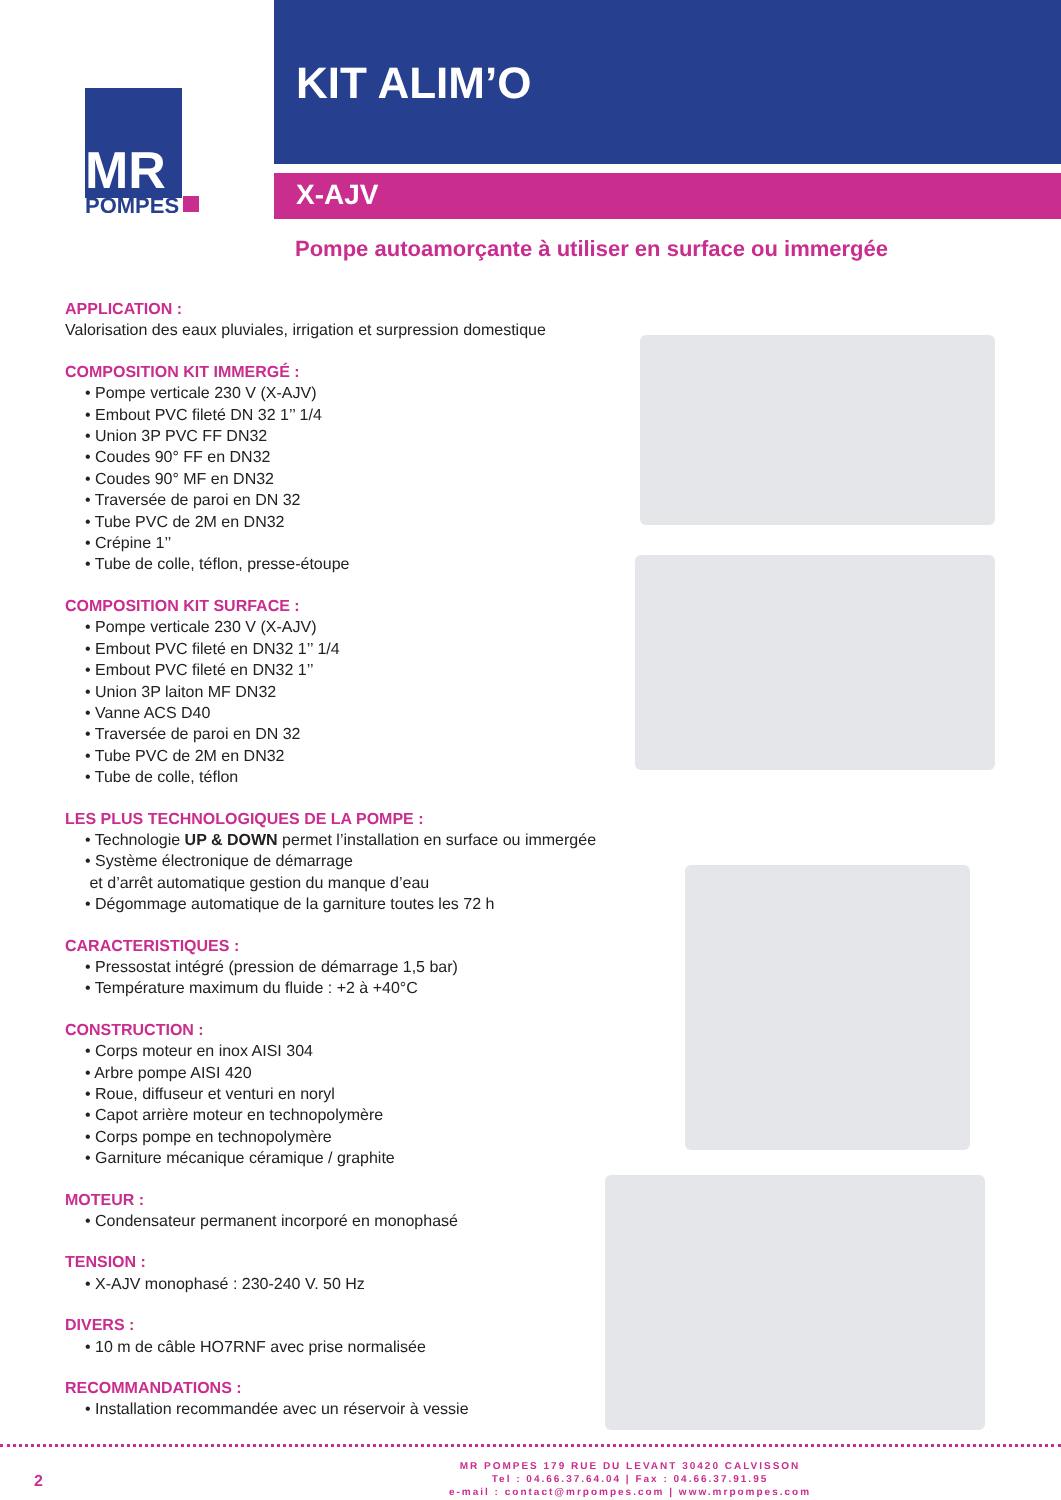MR
POMPES
KIT ALIM’O
X-AJV
Pompe autoamorçante à utiliser en surface ou immergée
APPLICATION :
Valorisation des eaux pluviales, irrigation et surpression domestique
COMPOSITION KIT IMMERGÉ :
• Pompe verticale 230 V (X-AJV)
• Embout PVC fileté DN 32 1’’ 1/4
• Union 3P PVC FF DN32
• Coudes 90° FF en DN32
• Coudes 90° MF en DN32
• Traversée de paroi en DN 32
• Tube PVC de 2M en DN32
• Crépine 1’’
• Tube de colle, téflon, presse-étoupe
COMPOSITION KIT SURFACE :
• Pompe verticale 230 V (X-AJV)
• Embout PVC fileté en DN32 1’’ 1/4
• Embout PVC fileté en DN32 1’’
• Union 3P laiton MF DN32
• Vanne ACS D40
• Traversée de paroi en DN 32
• Tube PVC de 2M en DN32
• Tube de colle, téflon
LES PLUS TECHNOLOGIQUES DE LA POMPE :
• Technologie UP & DOWN permet l’installation en surface ou immergée
• Système électronique de démarrage
et d’arrêt automatique gestion du manque d’eau
• Dégommage automatique de la garniture toutes les 72 h
CARACTERISTIQUES :
• Pressostat intégré (pression de démarrage 1,5 bar)
• Température maximum du fluide : +2 à +40°C
CONSTRUCTION :
• Corps moteur en inox AISI 304
• Arbre pompe AISI 420
• Roue, diffuseur et venturi en noryl
• Capot arrière moteur en technopolymère
• Corps pompe en technopolymère
• Garniture mécanique céramique / graphite
MOTEUR :
• Condensateur permanent incorporé en monophasé
TENSION :
• X-AJV monophasé : 230-240 V. 50 Hz
DIVERS :
• 10 m de câble HO7RNF avec prise normalisée
RECOMMANDATIONS :
• Installation recommandée avec un réservoir à vessie
2
MR POMPES 179 RUE DU LEVANT 30420 CALVISSON
Tel : 04.66.37.64.04 | Fax : 04.66.37.91.95
e-mail : contact@mrpompes.com | www.mrpompes.com